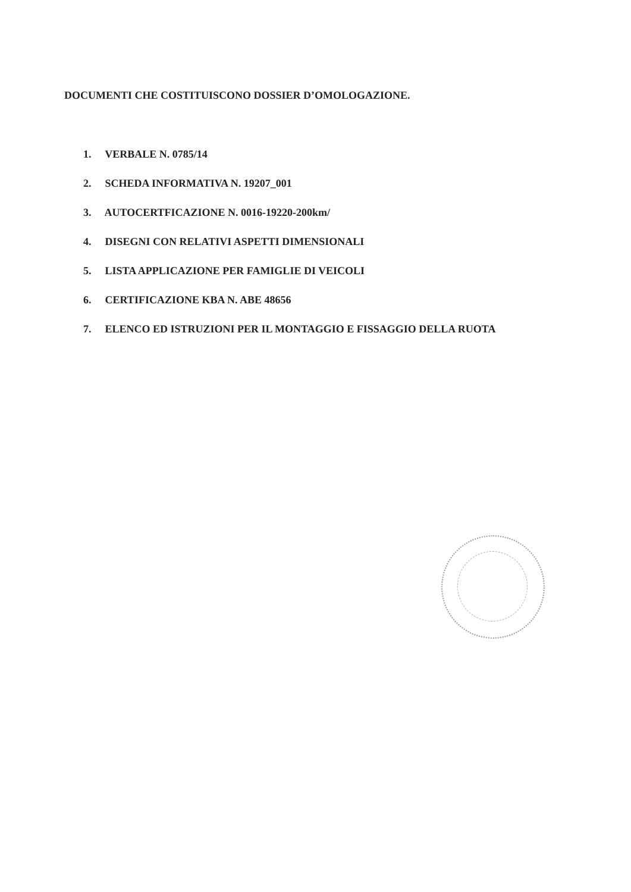DOCUMENTI CHE COSTITUISCONO DOSSIER D’OMOLOGAZIONE.
1. VERBALE N. 0785/14
2. SCHEDA INFORMATIVA N. 19207_001
3. AUTOCERTFICAZIONE N. 0016-19220-200km/
4. DISEGNI CON RELATIVI ASPETTI DIMENSIONALI
5. LISTA APPLICAZIONE PER FAMIGLIE DI VEICOLI
6. CERTIFICAZIONE KBA N. ABE 48656
7. ELENCO ED ISTRUZIONI PER IL MONTAGGIO E FISSAGGIO DELLA RUOTA